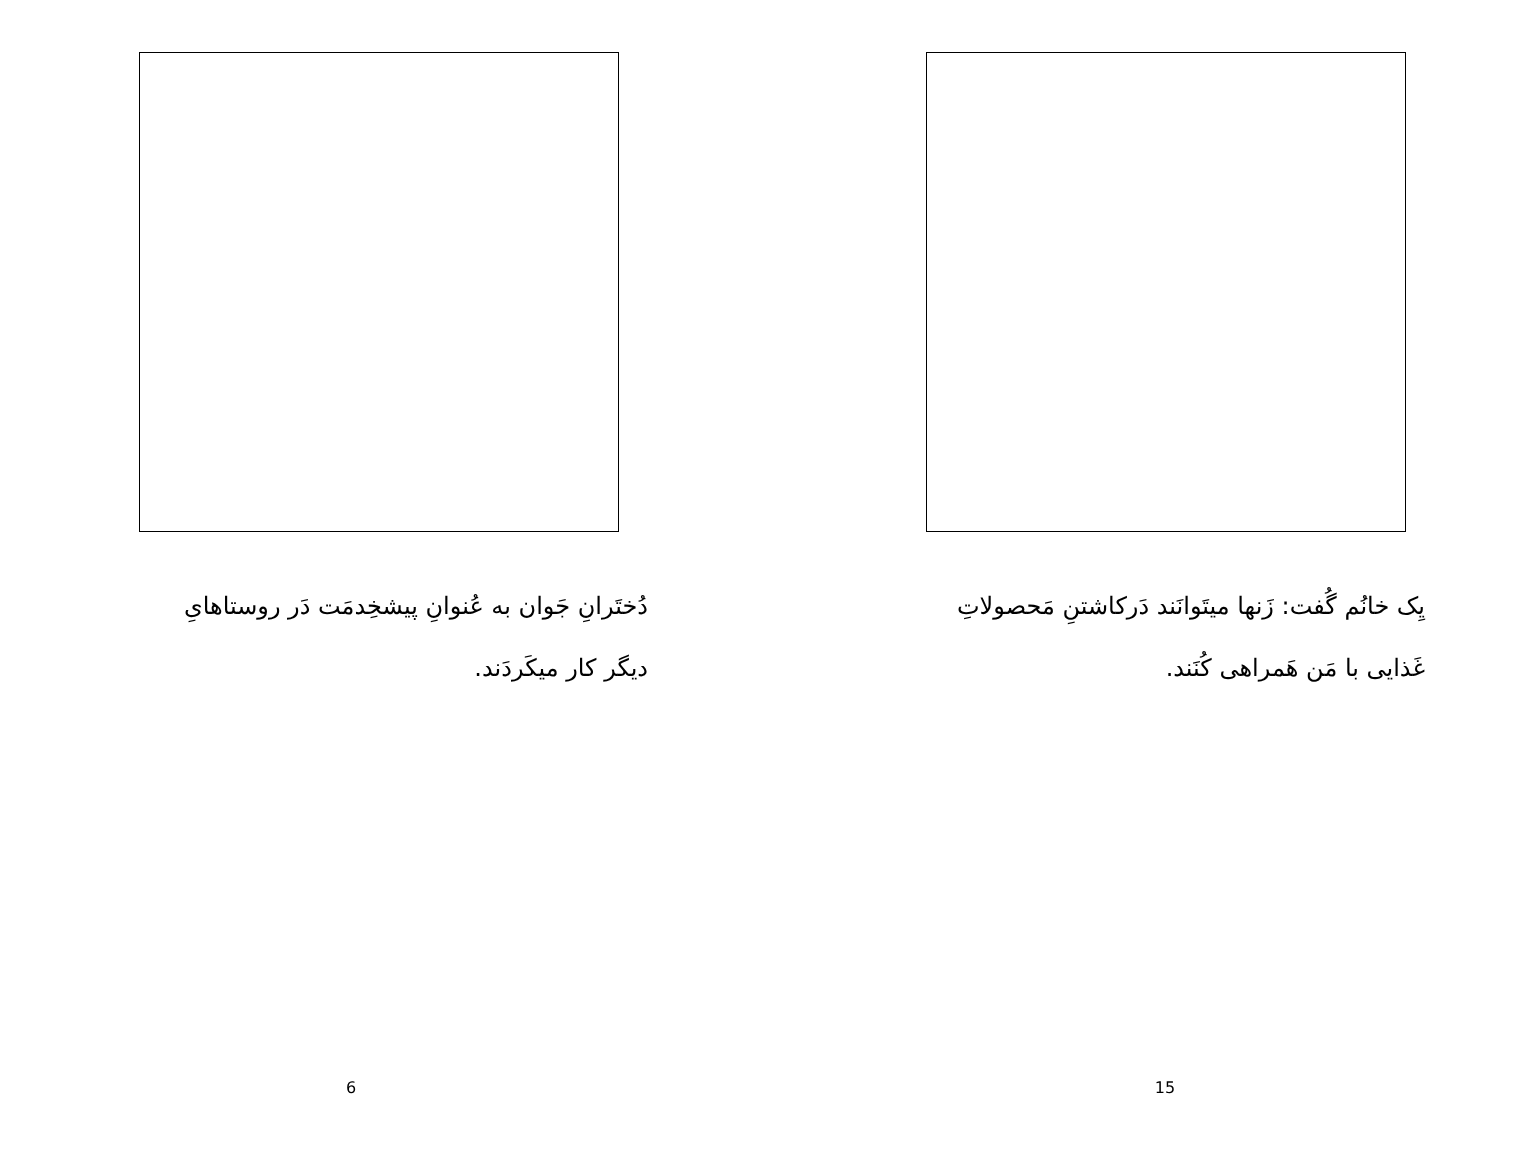دُختَرانِ جَوان به عُنوانِ پیشخِدمَت دَر روستاهایِ دیگر کار میکَردَند.
6
یِک خانُم گُفت: زَنها میتَوانَند دَرکاشتنِ مَحصولاتِ غَذایی با مَن هَمراهی کُنَند.
15